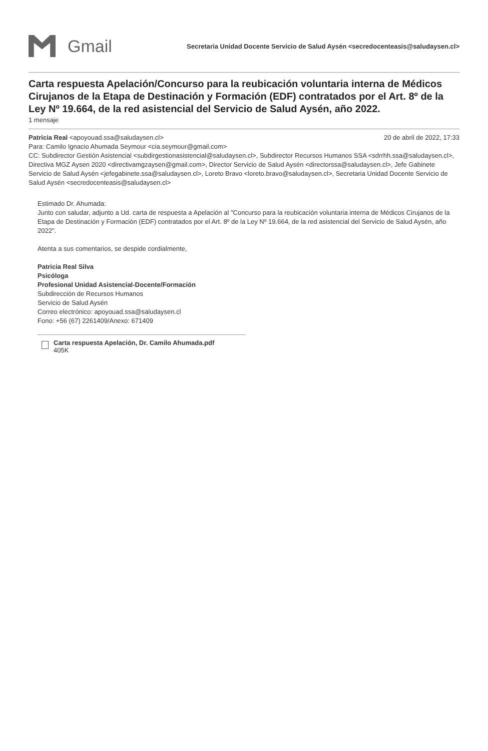Gmail
Secretaria Unidad Docente Servicio de Salud Aysén <secredocenteasis@saludaysen.cl>
Carta respuesta Apelación/Concurso para la reubicación voluntaria interna de Médicos Cirujanos de la Etapa de Destinación y Formación (EDF) contratados por el Art. 8º de la Ley Nº 19.664, de la red asistencial del Servicio de Salud Aysén, año 2022.
1 mensaje
Patricia Real <apoyouad.ssa@saludaysen.cl> 20 de abril de 2022, 17:33
Para: Camilo Ignacio Ahumada Seymour <cia.seymour@gmail.com>
CC: Subdirector Gestión Asistencial <subdirgestionasistencial@saludaysen.cl>, Subdirector Recursos Humanos SSA <sdrrhh.ssa@saludaysen.cl>, Directiva MGZ Aysen 2020 <directivamgzaysen@gmail.com>, Director Servicio de Salud Aysén <directorssa@saludaysen.cl>, Jefe Gabinete Servicio de Salud Aysén <jefegabinete.ssa@saludaysen.cl>, Loreto Bravo <loreto.bravo@saludaysen.cl>, Secretaria Unidad Docente Servicio de Salud Aysén <secredocenteasis@saludaysen.cl>
Estimado Dr. Ahumada:
Junto con saludar, adjunto a Ud. carta de respuesta a Apelación al "Concurso para la reubicación voluntaria interna de Médicos Cirujanos de la Etapa de Destinación y Formación (EDF) contratados por el Art. 8º de la Ley Nº 19.664, de la red asistencial del Servicio de Salud Aysén, año 2022".
Atenta a sus comentarios, se despide cordialmente,
Patricia Real Silva
Psicóloga
Profesional Unidad Asistencial-Docente/Formación
Subdirección de Recursos Humanos
Servicio de Salud Aysén
Correo electrónico: apoyouad.ssa@saludaysen.cl
Fono: +56 (67) 2261409/Anexo: 671409
Carta respuesta Apelación, Dr. Camilo Ahumada.pdf
405K